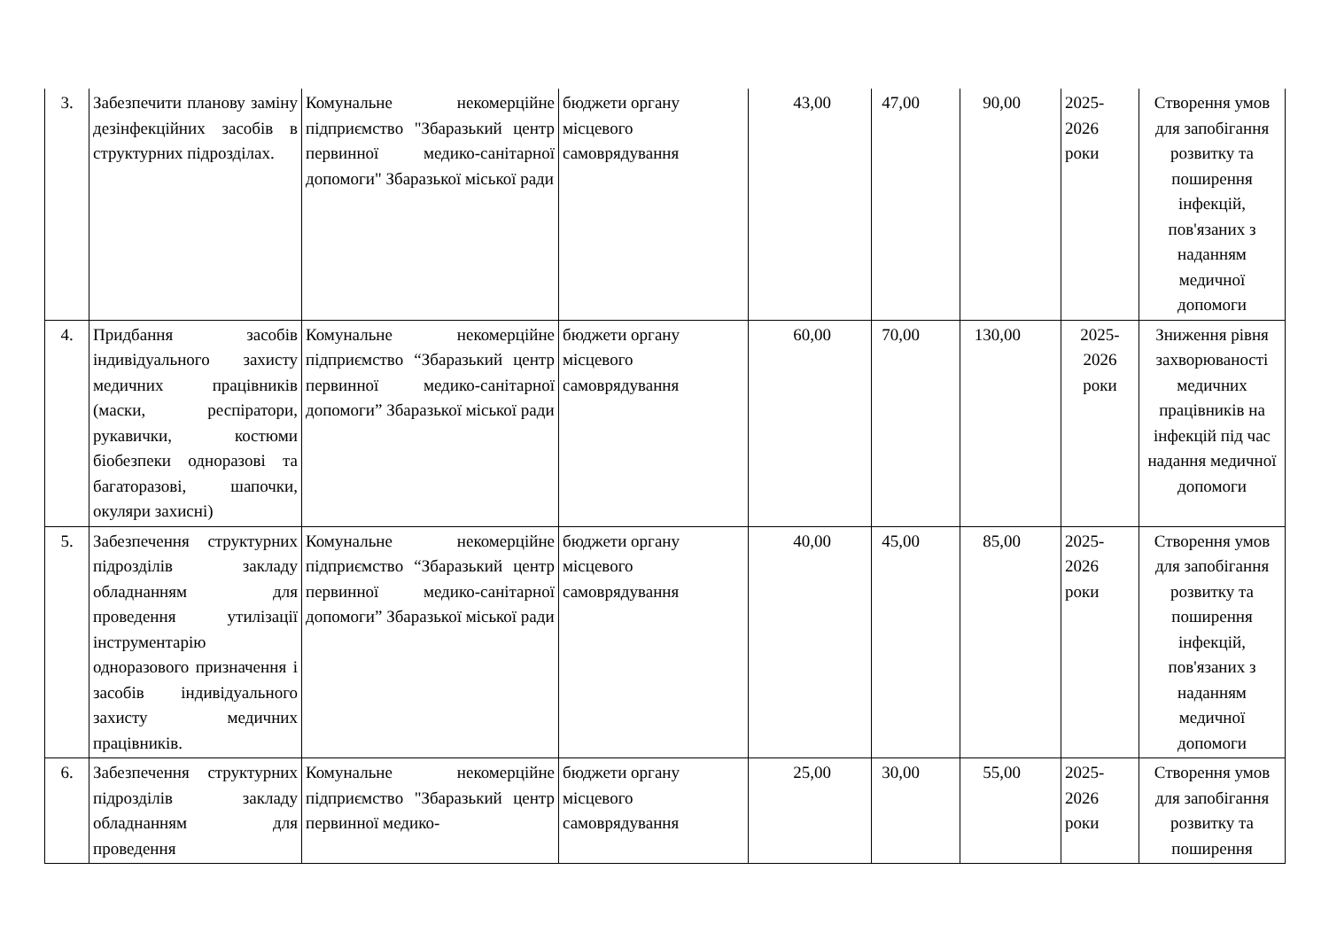| 3. | Забезпечити планову заміну дезінфекційних засобів в структурних підрозділах. | Комунальне некомерційне підприємство "Збаразький центр первинної медико-санітарної допомоги" Збаразької міської ради | бюджети органу місцевого самоврядування | 43,00 | 47,00 | 90,00 | 2025-2026 роки | Створення умов для запобігання розвитку та поширення інфекцій, пов'язаних з наданням медичної допомоги |
| 4. | Придбання засобів індивідуального захисту медичних працівників (маски, респіратори, рукавички, костюми біобезпеки одноразові та багаторазові, шапочки, окуляри захисні) | Комунальне некомерційне підприємство “Збаразький центр первинної медико-санітарної допомоги” Збаразької міської ради | бюджети органу місцевого самоврядування | 60,00 | 70,00 | 130,00 | 2025-2026 роки | Зниження рівня захворюваності медичних працівників на інфекцій під час надання медичної допомоги |
| 5. | Забезпечення структурних підрозділів закладу обладнанням для проведення утилізації інструментарію одноразового призначення і засобів індивідуального захисту медичних працівників. | Комунальне некомерційне підприємство “Збаразький центр первинної медико-санітарної допомоги” Збаразької міської ради | бюджети органу місцевого самоврядування | 40,00 | 45,00 | 85,00 | 2025-2026 роки | Створення умов для запобігання розвитку та поширення інфекцій, пов'язаних з наданням медичної допомоги |
| 6. | Забезпечення структурних підрозділів закладу обладнанням для проведення | Комунальне некомерційне підприємство "Збаразький центр первинної медико- | бюджети органу місцевого самоврядування | 25,00 | 30,00 | 55,00 | 2025-2026 роки | Створення умов для запобігання розвитку та поширення |